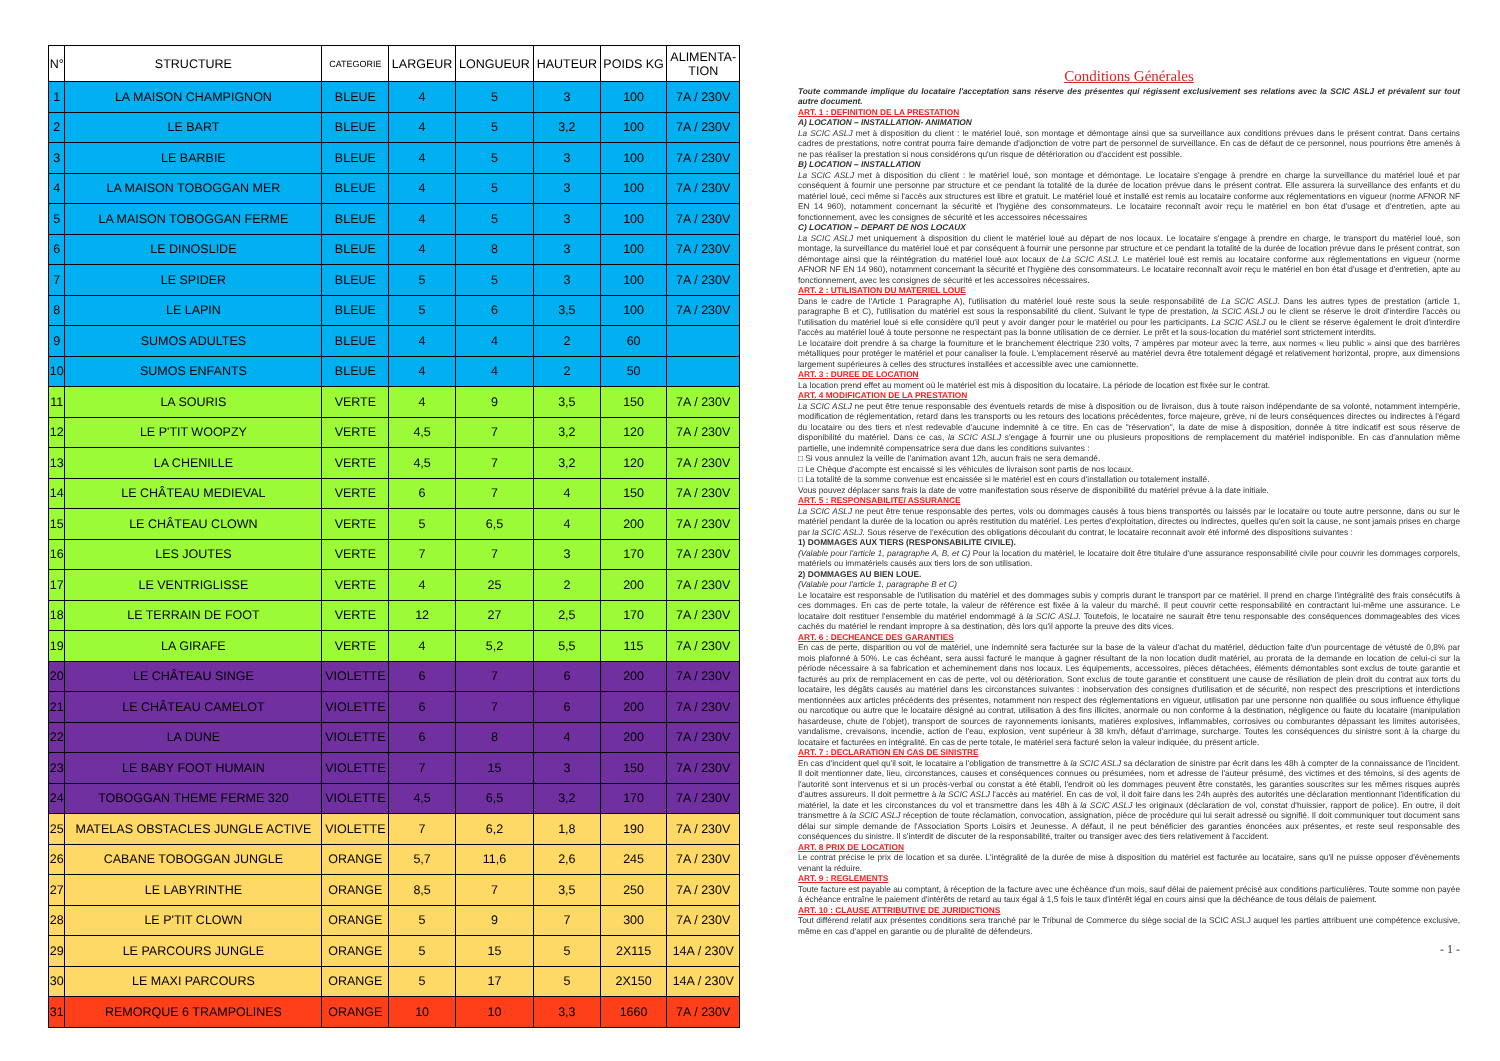| N° | STRUCTURE | CATEGORIE | LARGEUR | LONGUEUR | HAUTEUR | POIDS KG | ALIMENTA- TION |
| --- | --- | --- | --- | --- | --- | --- | --- |
| 1 | LA MAISON CHAMPIGNON | BLEUE | 4 | 5 | 3 | 100 | 7A / 230V |
| 2 | LE BART | BLEUE | 4 | 5 | 3,2 | 100 | 7A / 230V |
| 3 | LE BARBIE | BLEUE | 4 | 5 | 3 | 100 | 7A / 230V |
| 4 | LA MAISON TOBOGGAN MER | BLEUE | 4 | 5 | 3 | 100 | 7A / 230V |
| 5 | LA MAISON TOBOGGAN FERME | BLEUE | 4 | 5 | 3 | 100 | 7A / 230V |
| 6 | LE DINOSLIDE | BLEUE | 4 | 8 | 3 | 100 | 7A / 230V |
| 7 | LE SPIDER | BLEUE | 5 | 5 | 3 | 100 | 7A / 230V |
| 8 | LE LAPIN | BLEUE | 5 | 6 | 3,5 | 100 | 7A / 230V |
| 9 | SUMOS ADULTES | BLEUE | 4 | 4 | 2 | 60 | |
| 10 | SUMOS ENFANTS | BLEUE | 4 | 4 | 2 | 50 | |
| 11 | LA SOURIS | VERTE | 4 | 9 | 3,5 | 150 | 7A / 230V |
| 12 | LE P'TIT WOOPZY | VERTE | 4,5 | 7 | 3,2 | 120 | 7A / 230V |
| 13 | LA CHENILLE | VERTE | 4,5 | 7 | 3,2 | 120 | 7A / 230V |
| 14 | LE CHÂTEAU MEDIEVAL | VERTE | 6 | 7 | 4 | 150 | 7A / 230V |
| 15 | LE CHÂTEAU CLOWN | VERTE | 5 | 6,5 | 4 | 200 | 7A / 230V |
| 16 | LES JOUTES | VERTE | 7 | 7 | 3 | 170 | 7A / 230V |
| 17 | LE VENTRIGLISSE | VERTE | 4 | 25 | 2 | 200 | 7A / 230V |
| 18 | LE TERRAIN DE FOOT | VERTE | 12 | 27 | 2,5 | 170 | 7A / 230V |
| 19 | LA GIRAFE | VERTE | 4 | 5,2 | 5,5 | 115 | 7A / 230V |
| 20 | LE CHÂTEAU SINGE | VIOLETTE | 6 | 7 | 6 | 200 | 7A / 230V |
| 21 | LE CHÂTEAU CAMELOT | VIOLETTE | 6 | 7 | 6 | 200 | 7A / 230V |
| 22 | LA DUNE | VIOLETTE | 6 | 8 | 4 | 200 | 7A / 230V |
| 23 | LE BABY FOOT HUMAIN | VIOLETTE | 7 | 15 | 3 | 150 | 7A / 230V |
| 24 | TOBOGGAN THEME FERME 320 | VIOLETTE | 4,5 | 6,5 | 3,2 | 170 | 7A / 230V |
| 25 | MATELAS OBSTACLES JUNGLE ACTIVE | VIOLETTE | 7 | 6,2 | 1,8 | 190 | 7A / 230V |
| 26 | CABANE TOBOGGAN JUNGLE | ORANGE | 5,7 | 11,6 | 2,6 | 245 | 7A / 230V |
| 27 | LE LABYRINTHE | ORANGE | 8,5 | 7 | 3,5 | 250 | 7A / 230V |
| 28 | LE P'TIT CLOWN | ORANGE | 5 | 9 | 7 | 300 | 7A / 230V |
| 29 | LE PARCOURS JUNGLE | ORANGE | 5 | 15 | 5 | 2X115 | 14A / 230V |
| 30 | LE MAXI PARCOURS | ORANGE | 5 | 17 | 5 | 2X150 | 14A / 230V |
| 31 | REMORQUE 6 TRAMPOLINES | ORANGE | 10 | 10 | 3,3 | 1660 | 7A / 230V |
Conditions Générales
Toute commande implique du locataire l'acceptation sans réserve des présentes qui régissent exclusivement ses relations avec la SCIC ASLJ et prévalent sur tout autre document.
ART. 1 : DEFINITION DE LA PRESTATION
A) LOCATION – INSTALLATION- ANIMATION
La SCIC ASLJ met à disposition du client : le matériel loué, son montage et démontage ainsi que sa surveillance aux conditions prévues dans le présent contrat. Dans certains cadres de prestations, notre contrat pourra faire demande d'adjonction de votre part de personnel de surveillance. En cas de défaut de ce personnel, nous pourrions être amenés à ne pas réaliser la prestation si nous considérons qu'un risque de détérioration ou d'accident est possible.
B) LOCATION – INSTALLATION
La SCIC ASLJ met à disposition du client : le matériel loué, son montage et démontage. Le locataire s'engage à prendre en charge la surveillance du matériel loué et par conséquent à fournir une personne par structure et ce pendant la totalité de la durée de location prévue dans le présent contrat. Elle assurera la surveillance des enfants et du matériel loué, ceci même si l'accès aux structures est libre et gratuit. Le matériel loué et installé est remis au locataire conforme aux réglementations en vigueur (norme AFNOR NF EN 14 960), notamment concernant la sécurité et l'hygiène des consommateurs. Le locataire reconnaît avoir reçu le matériel en bon état d'usage et d'entretien, apte au fonctionnement, avec les consignes de sécurité et les accessoires nécessaires
C) LOCATION – DEPART DE NOS LOCAUX
La SCIC ASLJ met uniquement à disposition du client le matériel loué au départ de nos locaux. Le locataire s'engage à prendre en charge, le transport du matériel loué, son montage, la surveillance du matériel loué et par conséquent à fournir une personne par structure et ce pendant la totalité de la durée de location prévue dans le présent contrat, son démontage ainsi que la réintégration du matériel loué aux locaux de La SCIC ASLJ. Le matériel loué est remis au locataire conforme aux réglementations en vigueur (norme AFNOR NF EN 14 960), notamment concernant la sécurité et l'hygiène des consommateurs. Le locataire reconnaît avoir reçu le matériel en bon état d'usage et d'entretien, apte au fonctionnement, avec les consignes de sécurité et les accessoires nécessaires.
ART. 2 : UTILISATION DU MATERIEL LOUE
Dans le cadre de l'Article 1 Paragraphe A), l'utilisation du matériel loué reste sous la seule responsabilité de La SCIC ASLJ. Dans les autres types de prestation (article 1, paragraphe B et C), l'utilisation du matériel est sous la responsabilité du client. Suivant le type de prestation, la SCIC ASLJ ou le client se réserve le droit d'interdire l'accès ou l'utilisation du matériel loué si elle considère qu'il peut y avoir danger pour le matériel ou pour les participants. La SCIC ASLJ ou le client se réserve également le droit d'interdire l'accès au matériel loué à toute personne ne respectant pas la bonne utilisation de ce dernier. Le prêt et la sous-location du matériel sont strictement interdits.
Le locataire doit prendre à sa charge la fourniture et le branchement électrique 230 volts, 7 ampères par moteur avec la terre, aux normes « lieu public » ainsi que des barrières métalliques pour protéger le matériel et pour canaliser la foule. L'emplacement réservé au matériel devra être totalement dégagé et relativement horizontal, propre, aux dimensions largement supérieures à celles des structures installées et accessible avec une camionnette.
ART. 3 : DUREE DE LOCATION
La location prend effet au moment où le matériel est mis à disposition du locataire. La période de location est fixée sur le contrat.
ART. 4 MODIFICATION DE LA PRESTATION
La SCIC ASLJ ne peut être tenue responsable des éventuels retards de mise à disposition ou de livraison, dus à toute raison indépendante de sa volonté, notamment intempérie, modification de réglementation, retard dans les transports ou les retours des locations précédentes, force majeure, grève, ni de leurs conséquences directes ou indirectes à l'égard du locataire ou des tiers et n'est redevable d'aucune indemnité à ce titre. En cas de "réservation", la date de mise à disposition, donnée à titre indicatif est sous réserve de disponibilité du matériel. Dans ce cas, la SCIC ASLJ s'engage à fournir une ou plusieurs propositions de remplacement du matériel indisponible. En cas d'annulation même partielle, une indemnité compensatrice sera due dans les conditions suivantes :
□ Si vous annulez la veille de l'animation avant 12h, aucun frais ne sera demandé.
□ Le Chèque d'acompte est encaissé si les véhicules de livraison sont partis de nos locaux.
□ La totalité de la somme convenue est encaissée si le matériel est en cours d'installation ou totalement installé.
Vous pouvez déplacer sans frais la date de votre manifestation sous réserve de disponibilité du matériel prévue à la date initiale.
ART. 5 : RESPONSABILITE/ ASSURANCE
La SCIC ASLJ ne peut être tenue responsable des pertes, vols ou dommages causés à tous biens transportés ou laissés par le locataire ou toute autre personne, dans ou sur le matériel pendant la durée de la location ou après restitution du matériel. Les pertes d'exploitation, directes ou indirectes, quelles qu'en soit la cause, ne sont jamais prises en charge par la SCIC ASLJ. Sous réserve de l'exécution des obligations découlant du contrat, le locataire reconnait avoir été informé des dispositions suivantes :
1) DOMMAGES AUX TIERS (RESPONSABILITE CIVILE).
(Valable pour l'article 1, paragraphe A, B, et C) Pour la location du matériel, le locataire doit être titulaire d'une assurance responsabilité civile pour couvrir les dommages corporels, matériels ou immatériels causés aux tiers lors de son utilisation.
2) DOMMAGES AU BIEN LOUE.
(Valable pour l'article 1, paragraphe B et C)
Le locataire est responsable de l'utilisation du matériel et des dommages subis y compris durant le transport par ce matériel. Il prend en charge l'intégralité des frais consécutifs à ces dommages. En cas de perte totale, la valeur de référence est fixée à la valeur du marché. Il peut couvrir cette responsabilité en contractant lui-même une assurance. Le locataire doit restituer l'ensemble du matériel endommagé à la SCIC ASLJ. Toutefois, le locataire ne saurait être tenu responsable des conséquences dommageables des vices cachés du matériel le rendant impropre à sa destination, dès lors qu'il apporte la preuve des dits vices.
ART. 6 : DECHEANCE DES GARANTIES
En cas de perte, disparition ou vol de matériel, une indemnité sera facturée sur la base de la valeur d'achat du matériel, déduction faite d'un pourcentage de vétusté de 0,8% par mois plafonné à 50%. Le cas échéant, sera aussi facturé le manque à gagner résultant de la non location dudit matériel, au prorata de la demande en location de celui-ci sur la période nécessaire à sa fabrication et acheminement dans nos locaux. Les équipements, accessoires, pièces détachées, éléments démontables sont exclus de toute garantie et facturés au prix de remplacement en cas de perte, vol ou détérioration. Sont exclus de toute garantie et constituent une cause de résiliation de plein droit du contrat aux torts du locataire, les dégâts causés au matériel dans les circonstances suivantes : inobservation des consignes d'utilisation et de sécurité, non respect des prescriptions et interdictions mentionnées aux articles précédents des présentes, notamment non respect des réglementations en vigueur, utilisation par une personne non qualifiée ou sous influence éthylique ou narcotique ou autre que le locataire désigné au contrat, utilisation à des fins illicites, anormale ou non conforme à la destination, négligence ou faute du locataire (manipulation hasardeuse, chute de l'objet), transport de sources de rayonnements ionisants, matières explosives, inflammables, corrosives ou comburantes dépassant les limites autorisées, vandalisme, crevaisons, incendie, action de l'eau, explosion, vent supérieur à 38 km/h, défaut d'arrimage, surcharge. Toutes les conséquences du sinistre sont à la charge du locataire et facturées en intégralité. En cas de perte totale, le matériel sera facturé selon la valeur indiquée, du présent article.
ART. 7 : DECLARATION EN CAS DE SINISTRE
En cas d'incident quel qu'il soit, le locataire a l'obligation de transmettre à la SCIC ASLJ sa déclaration de sinistre par écrit dans les 48h à compter de la connaissance de l'incident. Il doit mentionner date, lieu, circonstances, causes et conséquences connues ou présumées, nom et adresse de l'auteur présumé, des victimes et des témoins, si des agents de l'autorité sont intervenus et si un procès-verbal ou constat a été établi, l'endroit où les dommages peuvent être constatés, les garanties souscrites sur les mêmes risques auprès d'autres assureurs. Il doit permettre à la SCIC ASLJ l'accès au matériel. En cas de vol, il doit faire dans les 24h auprès des autorités une déclaration mentionnant l'identification du matériel, la date et les circonstances du vol et transmettre dans les 48h à la SCIC ASLJ les originaux (déclaration de vol, constat d'huissier, rapport de police). En outre, il doit transmettre à la SCIC ASLJ réception de toute réclamation, convocation, assignation, pièce de procédure qui lui serait adressé ou signifié. Il doit communiquer tout document sans délai sur simple demande de l'Association Sports Loisirs et Jeunesse. A défaut, il ne peut bénéficier des garanties énoncées aux présentes, et reste seul responsable des conséquences du sinistre. Il s'interdit de discuter de la responsabilité, traiter ou transiger avec des tiers relativement à l'accident.
ART. 8 PRIX DE LOCATION
Le contrat précise le prix de location et sa durée. L'intégralité de la durée de mise à disposition du matériel est facturée au locataire, sans qu'il ne puisse opposer d'évènements venant la réduire.
ART. 9 : REGLEMENTS
Toute facture est payable au comptant, à réception de la facture avec une échéance d'un mois, sauf délai de paiement précisé aux conditions particulières. Toute somme non payée à échéance entraîne le paiement d'intérêts de retard au taux égal à 1,5 fois le taux d'intérêt légal en cours ainsi que la déchéance de tous délais de paiement.
ART. 10 : CLAUSE ATTRIBUTIVE DE JURIDICTIONS
Tout différend relatif aux présentes conditions sera tranché par le Tribunal de Commerce du siège social de la SCIC ASLJ auquel les parties attribuent une compétence exclusive, même en cas d'appel en garantie ou de pluralité de défendeurs.
- 1 -